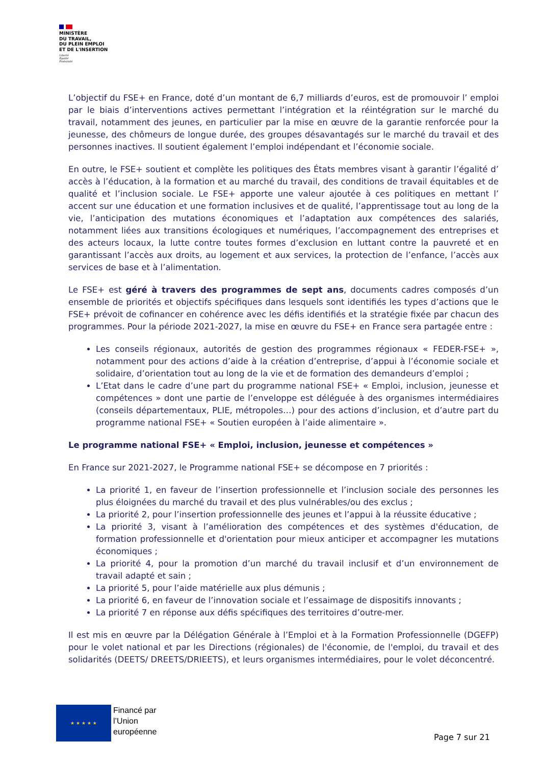MINISTÈRE
DU TRAVAIL,
DU PLEIN EMPLOI
ET DE L'INSERTION
Liberté
Égalité
Fraternité
L’objectif du FSE+ en France, doté d’un montant de 6,7 milliards d’euros, est de promouvoir l’ emploi par le biais d’interventions actives permettant l’intégration et la réintégration sur le marché du travail, notamment des jeunes, en particulier par la mise en œuvre de la garantie renforcée pour la jeunesse, des chômeurs de longue durée, des groupes désavantagés sur le marché du travail et des personnes inactives. Il soutient également l’emploi indépendant et l’économie sociale.
En outre, le FSE+ soutient et complète les politiques des États membres visant à garantir l’égalité d’ accès à l’éducation, à la formation et au marché du travail, des conditions de travail équitables et de qualité et l’inclusion sociale. Le FSE+ apporte une valeur ajoutée à ces politiques en mettant l’ accent sur une éducation et une formation inclusives et de qualité, l’apprentissage tout au long de la vie, l’anticipation des mutations économiques et l’adaptation aux compétences des salariés, notamment liées aux transitions écologiques et numériques, l’accompagnement des entreprises et des acteurs locaux, la lutte contre toutes formes d’exclusion en luttant contre la pauvreté et en garantissant l’accès aux droits, au logement et aux services, la protection de l’enfance, l’accès aux services de base et à l’alimentation.
Le FSE+ est géré à travers des programmes de sept ans, documents cadres composés d’un ensemble de priorités et objectifs spécifiques dans lesquels sont identifiés les types d’actions que le FSE+ prévoit de cofinancer en cohérence avec les défis identifiés et la stratégie fixée par chacun des programmes. Pour la période 2021-2027, la mise en œuvre du FSE+ en France sera partagée entre :
Les conseils régionaux, autorités de gestion des programmes régionaux « FEDER-FSE+ », notamment pour des actions d’aide à la création d’entreprise, d’appui à l’économie sociale et solidaire, d’orientation tout au long de la vie et de formation des demandeurs d’emploi ;
L’Etat dans le cadre d’une part du programme national FSE+ « Emploi, inclusion, jeunesse et compétences » dont une partie de l’enveloppe est déléguée à des organismes intermédiaires (conseils départementaux, PLIE, métropoles…) pour des actions d’inclusion, et d’autre part du programme national FSE+ « Soutien européen à l’aide alimentaire ».
Le programme national FSE+ « Emploi, inclusion, jeunesse et compétences »
En France sur 2021-2027, le Programme national FSE+ se décompose en 7 priorités :
La priorité 1, en faveur de l’insertion professionnelle et l’inclusion sociale des personnes les plus éloignées du marché du travail et des plus vulnérables/ou des exclus ;
La priorité 2, pour l’insertion professionnelle des jeunes et l’appui à la réussite éducative ;
La priorité 3, visant à l’amélioration des compétences et des systèmes d'éducation, de formation professionnelle et d'orientation pour mieux anticiper et accompagner les mutations économiques ;
La priorité 4, pour la promotion d’un marché du travail inclusif et d’un environnement de travail adapté et sain ;
La priorité 5, pour l’aide matérielle aux plus démunis ;
La priorité 6, en faveur de l’innovation sociale et l’essaimage de dispositifs innovants ;
La priorité 7 en réponse aux défis spécifiques des territoires d’outre-mer.
Il est mis en œuvre par la Délégation Générale à l’Emploi et à la Formation Professionnelle (DGEFP) pour le volet national et par les Directions (régionales) de l'économie, de l'emploi, du travail et des solidarités (DEETS/ DREETS/DRIEETS), et leurs organismes intermédiaires, pour le volet déconcentré.
★ ★ ★ ★ ★
Financé par
l’Union
européenne
Page 7 sur 21